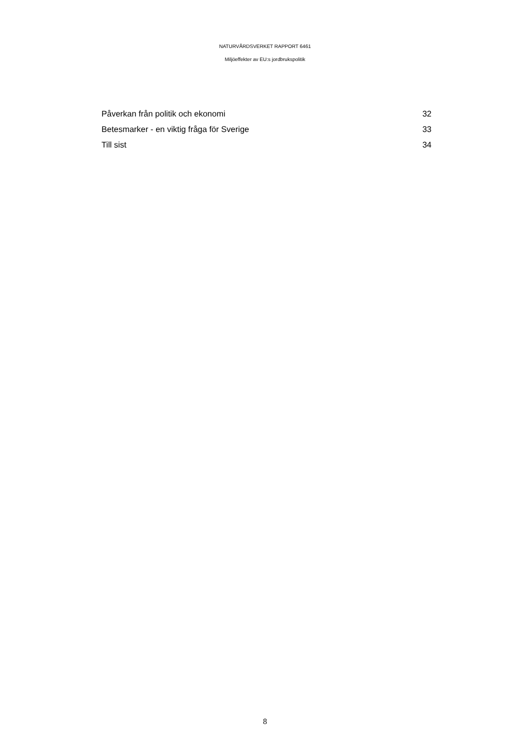NATURVÅRDSVERKET RAPPORT 6461
Miljöeffekter av EU:s jordbrukspolitik
Påverkan från politik och ekonomi 32
Betesmarker - en viktig fråga för Sverige 33
Till sist 34
8